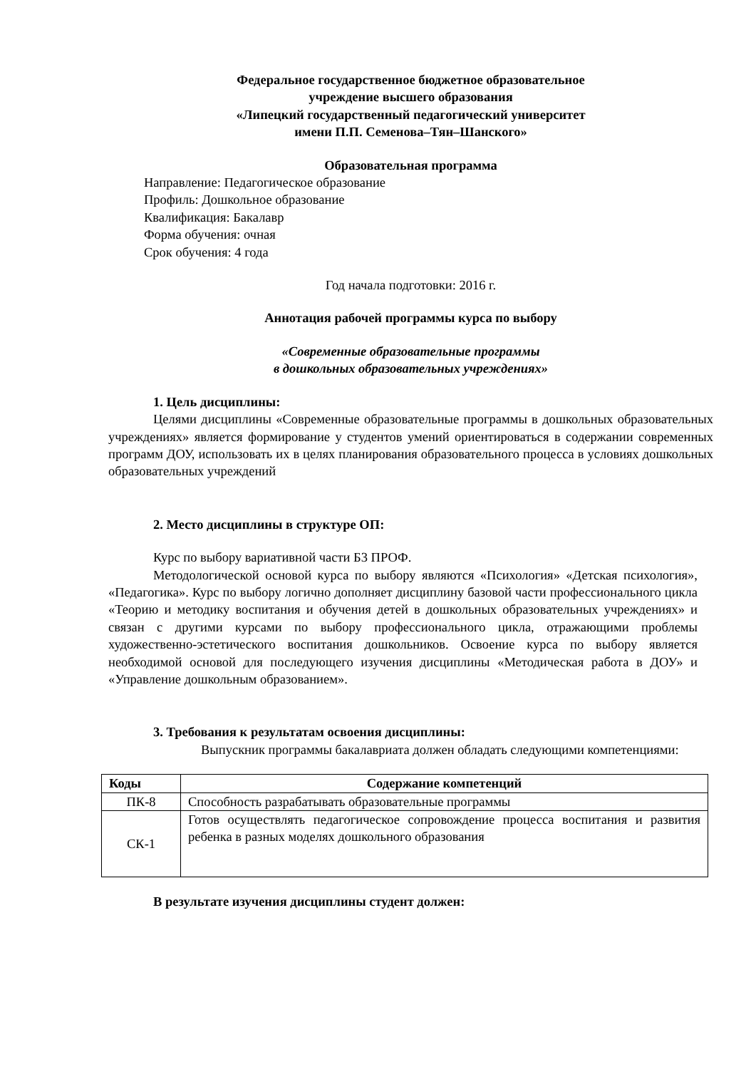Федеральное государственное бюджетное образовательное
учреждение высшего образования
«Липецкий государственный педагогический университет
имени П.П. Семенова–Тян–Шанского»
Образовательная программа
Направление: Педагогическое образование
Профиль: Дошкольное образование
Квалификация: Бакалавр
Форма обучения: очная
Срок обучения: 4 года
Год начала подготовки: 2016 г.
Аннотация рабочей программы курса по выбору
«Современные образовательные программы
в дошкольных образовательных учреждениях»
1. Цель дисциплины:
Целями дисциплины «Современные образовательные программы в дошкольных образовательных учреждениях» является формирование у студентов умений ориентироваться в содержании современных программ ДОУ, использовать их в целях планирования образовательного процесса в условиях дошкольных образовательных учреждений
2. Место дисциплины в структуре ОП:
Курс по выбору вариативной части Б3 ПРОФ.
Методологической основой курса по выбору являются «Психология» «Детская психология», «Педагогика». Курс по выбору логично дополняет дисциплину базовой части профессионального цикла «Теорию и методику воспитания и обучения детей в дошкольных образовательных учреждениях» и связан с другими курсами по выбору профессионального цикла, отражающими проблемы художественно-эстетического воспитания дошкольников. Освоение курса по выбору является необходимой основой для последующего изучения дисциплины «Методическая работа в ДОУ» и «Управление дошкольным образованием».
3. Требования к результатам освоения дисциплины:
Выпускник программы бакалавриата должен обладать следующими компетенциями:
| Коды | Содержание компетенций |
| --- | --- |
| ПК-8 | Способность разрабатывать образовательные программы |
| СК-1 | Готов осуществлять педагогическое сопровождение процесса воспитания и развития ребенка в разных моделях дошкольного образования |
В результате изучения дисциплины студент должен: